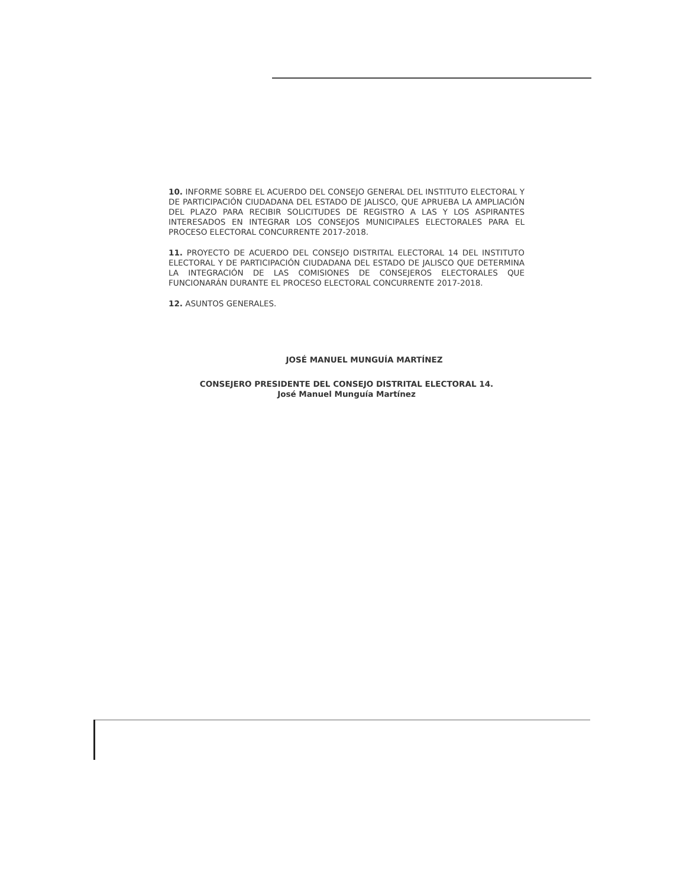10. INFORME SOBRE EL ACUERDO DEL CONSEJO GENERAL DEL INSTITUTO ELECTORAL Y DE PARTICIPACIÓN CIUDADANA DEL ESTADO DE JALISCO, QUE APRUEBA LA AMPLIACIÓN DEL PLAZO PARA RECIBIR SOLICITUDES DE REGISTRO A LAS Y LOS ASPIRANTES INTERESADOS EN INTEGRAR LOS CONSEJOS MUNICIPALES ELECTORALES PARA EL PROCESO ELECTORAL CONCURRENTE 2017-2018.
11. PROYECTO DE ACUERDO DEL CONSEJO DISTRITAL ELECTORAL 14 DEL INSTITUTO ELECTORAL Y DE PARTICIPACIÓN CIUDADANA DEL ESTADO DE JALISCO QUE DETERMINA LA INTEGRACIÓN DE LAS COMISIONES DE CONSEJEROS ELECTORALES QUE FUNCIONARÁN DURANTE EL PROCESO ELECTORAL CONCURRENTE 2017-2018.
12. ASUNTOS GENERALES.
JOSÉ MANUEL MUNGUÍA MARTÍNEZ
CONSEJERO PRESIDENTE DEL CONSEJO DISTRITAL ELECTORAL 14.
José Manuel Munguía Martínez